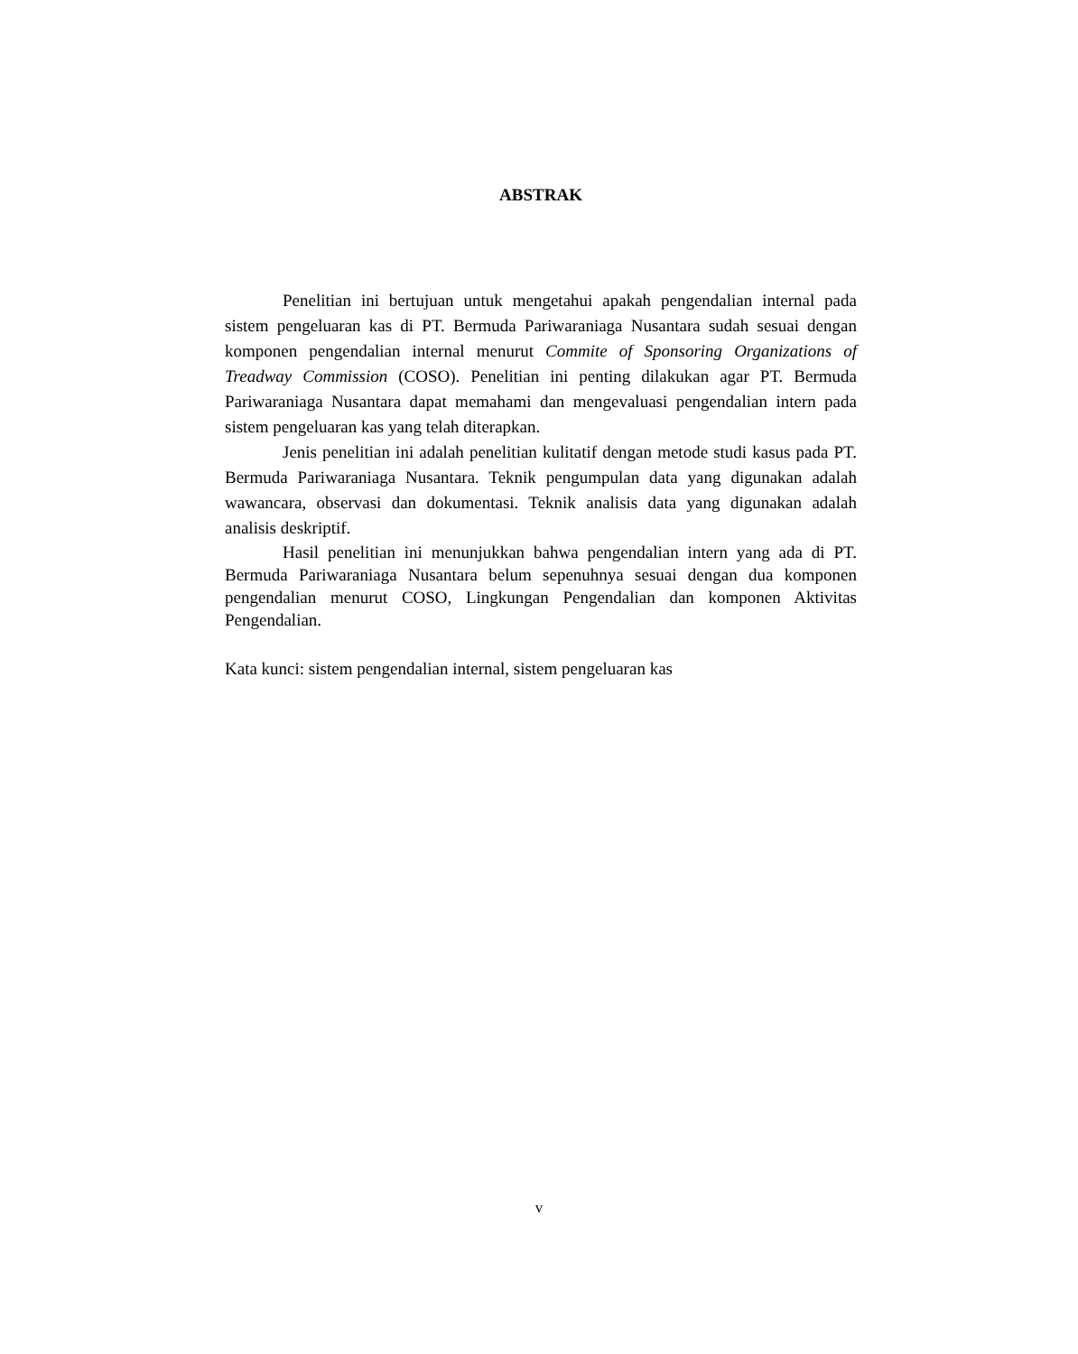ABSTRAK
Penelitian ini bertujuan untuk mengetahui apakah pengendalian internal pada sistem pengeluaran kas di PT. Bermuda Pariwaraniaga Nusantara sudah sesuai dengan komponen pengendalian internal menurut Commite of Sponsoring Organizations of Treadway Commission (COSO). Penelitian ini penting dilakukan agar PT. Bermuda Pariwaraniaga Nusantara dapat memahami dan mengevaluasi pengendalian intern pada sistem pengeluaran kas yang telah diterapkan.
Jenis penelitian ini adalah penelitian kulitatif dengan metode studi kasus pada PT. Bermuda Pariwaraniaga Nusantara. Teknik pengumpulan data yang digunakan adalah wawancara, observasi dan dokumentasi. Teknik analisis data yang digunakan adalah analisis deskriptif.
Hasil penelitian ini menunjukkan bahwa pengendalian intern yang ada di PT. Bermuda Pariwaraniaga Nusantara belum sepenuhnya sesuai dengan dua komponen pengendalian menurut COSO, Lingkungan Pengendalian dan komponen Aktivitas Pengendalian.
Kata kunci: sistem pengendalian internal, sistem pengeluaran kas
v